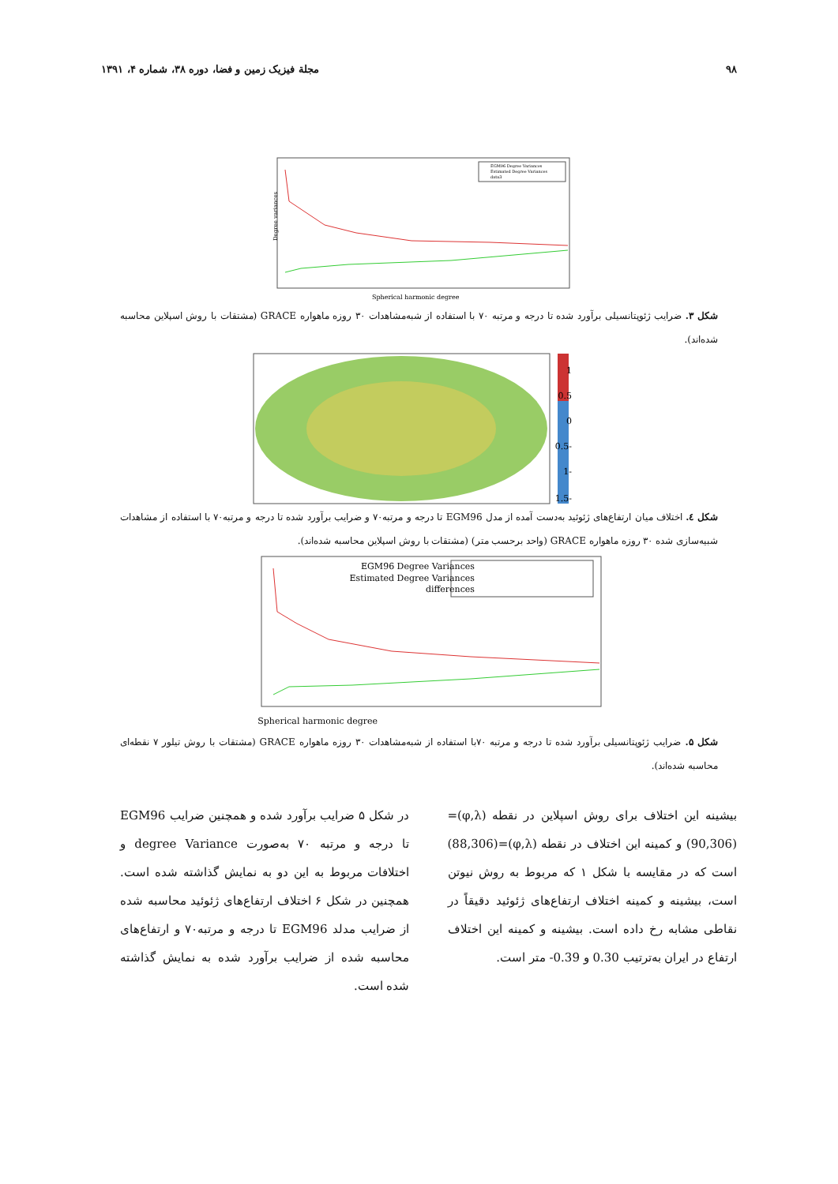۹۸ مجلة فيزيک زمين و فضا، دوره ۳۸، شماره ۴، ۱۳۹۱
EGM96 Degree Variances
Estimated Degree Variances
data3
Degree variances
Spherical harmonic degree
شکل ۳. ضرايب ژئوپتانسيلی برآورد شده تا درجه و مرتبه ۷۰ با استفاده از شبه‌مشاهدات ۳۰ روزه ماهواره GRACE (مشتقات با روش اسپلاين محاسبه شده‌اند).
1
0.5
0
-0.5
-1
-1.5
شکل ٤. اختلاف ميان ارتفاع‌های ژئوئيد به‌دست آمده از مدل EGM96 تا درجه و مرتبه۷۰ و ضرايب برآورد شده تا درجه و مرتبه۷۰ با استفاده از مشاهدات شبيه‌سازی شده ۳۰ روزه ماهواره GRACE (واحد برحسب متر) (مشتقات با روش اسپلاين محاسبه شده‌اند).
EGM96 Degree Variances
Estimated Degree Variances
differences
Spherical harmonic degree
شکل ۵. ضرايب ژئوپتانسيلی برآورد شده تا درجه و مرتبه ۷۰با استفاده از شبه‌مشاهدات ۳۰ روزه ماهواره GRACE (مشتقات با روش تيلور ۷ نقطه‌ای محاسبه شده‌اند).
بيشينه اين اختلاف برای روش اسپلاين در نقطه (φ,λ)=(90,306) و کمينه اين اختلاف در نقطه (φ,λ)=(88,306) است که در مقايسه با شکل ۱ که مربوط به روش نيوتن است، بيشينه و کمينه اختلاف ارتفاع‌های ژئوئيد دقيقاً در نقاطی مشابه رخ داده است. بيشينه و کمينه اين اختلاف ارتفاع در ايران به‌ترتيب 0.30 و 0.39- متر است.
در شکل ۵ ضرايب برآورد شده و همچنين ضرايب EGM96 تا درجه و مرتبه ۷۰ به‌صورت degree Variance و اختلافات مربوط به اين دو به نمايش گذاشته شده است. همچنين در شکل ۶ اختلاف ارتفاع‌های ژئوئيد محاسبه شده از ضرايب مدلد EGM96 تا درجه و مرتبه۷۰ و ارتفاع‌های محاسبه شده از ضرايب برآورد شده به نمايش گذاشته شده است.